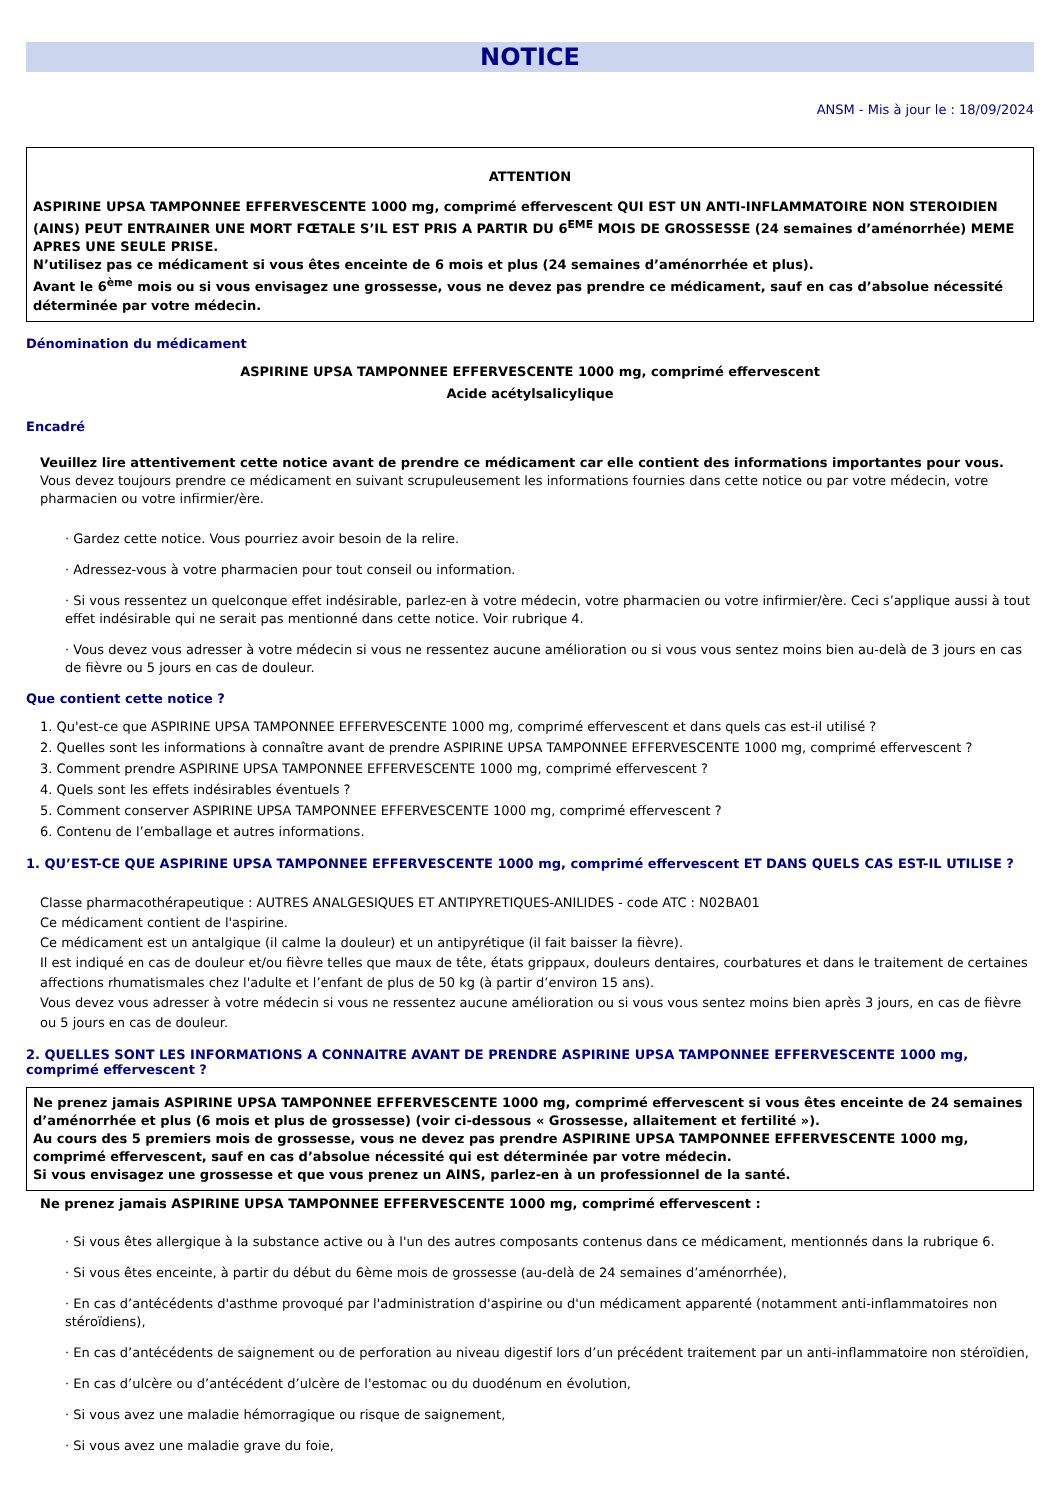NOTICE
ANSM - Mis à jour le : 18/09/2024
ATTENTION
ASPIRINE UPSA TAMPONNEE EFFERVESCENTE 1000 mg, comprimé effervescent QUI EST UN ANTI-INFLAMMATOIRE NON STEROIDIEN (AINS) PEUT ENTRAINER UNE MORT FŒTALE S’IL EST PRIS A PARTIR DU 6<sup>EME</sup> MOIS DE GROSSESSE (24 semaines d’aménorrhée) MEME APRES UNE SEULE PRISE.
N’utilisez pas ce médicament si vous êtes enceinte de 6 mois et plus (24 semaines d’aménorrhée et plus).
Avant le 6<sup>ème</sup> mois ou si vous envisagez une grossesse, vous ne devez pas prendre ce médicament, sauf en cas d’absolue nécessité déterminée par votre médecin.
Dénomination du médicament
ASPIRINE UPSA TAMPONNEE EFFERVESCENTE 1000 mg, comprimé effervescent
Acide acétylsalicylique
Encadré
Veuillez lire attentivement cette notice avant de prendre ce médicament car elle contient des informations importantes pour vous.
Vous devez toujours prendre ce médicament en suivant scrupuleusement les informations fournies dans cette notice ou par votre médecin, votre pharmacien ou votre infirmier/ère.
· Gardez cette notice. Vous pourriez avoir besoin de la relire.
· Adressez-vous à votre pharmacien pour tout conseil ou information.
· Si vous ressentez un quelconque effet indésirable, parlez-en à votre médecin, votre pharmacien ou votre infirmier/ère. Ceci s’applique aussi à tout effet indésirable qui ne serait pas mentionné dans cette notice. Voir rubrique 4.
· Vous devez vous adresser à votre médecin si vous ne ressentez aucune amélioration ou si vous vous sentez moins bien au-delà de 3 jours en cas de fièvre ou 5 jours en cas de douleur.
Que contient cette notice ?
1. Qu'est-ce que ASPIRINE UPSA TAMPONNEE EFFERVESCENTE 1000 mg, comprimé effervescent et dans quels cas est-il utilisé ?
2. Quelles sont les informations à connaître avant de prendre ASPIRINE UPSA TAMPONNEE EFFERVESCENTE 1000 mg, comprimé effervescent ?
3. Comment prendre ASPIRINE UPSA TAMPONNEE EFFERVESCENTE 1000 mg, comprimé effervescent ?
4. Quels sont les effets indésirables éventuels ?
5. Comment conserver ASPIRINE UPSA TAMPONNEE EFFERVESCENTE 1000 mg, comprimé effervescent ?
6. Contenu de l’emballage et autres informations.
1. QU’EST-CE QUE ASPIRINE UPSA TAMPONNEE EFFERVESCENTE 1000 mg, comprimé effervescent ET DANS QUELS CAS EST-IL UTILISE ?
Classe pharmacothérapeutique : AUTRES ANALGESIQUES ET ANTIPYRETIQUES-ANILIDES - code ATC : N02BA01
Ce médicament contient de l'aspirine.
Ce médicament est un antalgique (il calme la douleur) et un antipyrétique (il fait baisser la fièvre).
Il est indiqué en cas de douleur et/ou fièvre telles que maux de tête, états grippaux, douleurs dentaires, courbatures et dans le traitement de certaines affections rhumatismales chez l'adulte et l’enfant de plus de 50 kg (à partir d’environ 15 ans).
Vous devez vous adresser à votre médecin si vous ne ressentez aucune amélioration ou si vous vous sentez moins bien après 3 jours, en cas de fièvre ou 5 jours en cas de douleur.
2. QUELLES SONT LES INFORMATIONS A CONNAITRE AVANT DE PRENDRE ASPIRINE UPSA TAMPONNEE EFFERVESCENTE 1000 mg, comprimé effervescent ?
Ne prenez jamais ASPIRINE UPSA TAMPONNEE EFFERVESCENTE 1000 mg, comprimé effervescent si vous êtes enceinte de 24 semaines d’aménorrhée et plus (6 mois et plus de grossesse) (voir ci-dessous « Grossesse, allaitement et fertilité »).
Au cours des 5 premiers mois de grossesse, vous ne devez pas prendre ASPIRINE UPSA TAMPONNEE EFFERVESCENTE 1000 mg, comprimé effervescent, sauf en cas d’absolue nécessité qui est déterminée par votre médecin.
Si vous envisagez une grossesse et que vous prenez un AINS, parlez-en à un professionnel de la santé.
Ne prenez jamais ASPIRINE UPSA TAMPONNEE EFFERVESCENTE 1000 mg, comprimé effervescent :
· Si vous êtes allergique à la substance active ou à l'un des autres composants contenus dans ce médicament, mentionnés dans la rubrique 6.
· Si vous êtes enceinte, à partir du début du 6ème mois de grossesse (au-delà de 24 semaines d’aménorrhée),
· En cas d’antécédents d'asthme provoqué par l'administration d'aspirine ou d'un médicament apparenté (notamment anti-inflammatoires non stéroïdiens),
· En cas d’antécédents de saignement ou de perforation au niveau digestif lors d’un précédent traitement par un anti-inflammatoire non stéroïdien,
· En cas d’ulcère ou d’antécédent d’ulcère de l'estomac ou du duodénum en évolution,
· Si vous avez une maladie hémorragique ou risque de saignement,
· Si vous avez une maladie grave du foie,